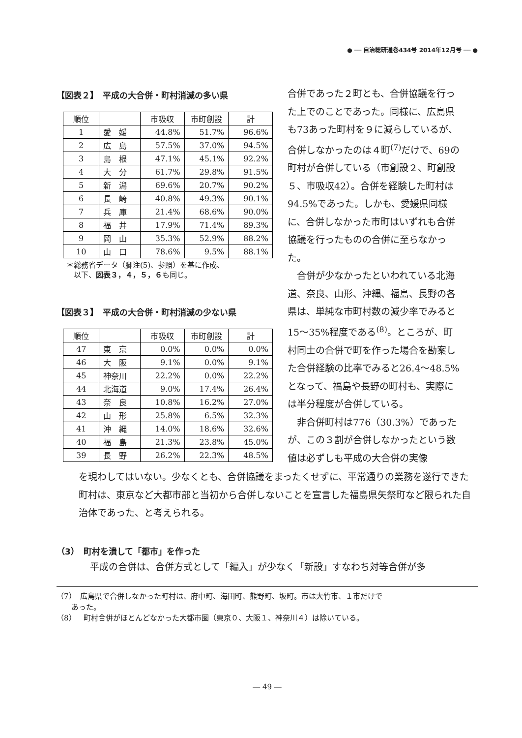● ── 自治総研通巻434号 2014年12月号 ── ●
【図表２】　平成の大合併・町村消滅の多い県
| 順位 | | 市吸収 | 市町創設 | 計 |
| --- | --- | --- | --- | --- |
| 1 | 愛 媛 | 44.8% | 51.7% | 96.6% |
| 2 | 広 島 | 57.5% | 37.0% | 94.5% |
| 3 | 島 根 | 47.1% | 45.1% | 92.2% |
| 4 | 大 分 | 61.7% | 29.8% | 91.5% |
| 5 | 新 潟 | 69.6% | 20.7% | 90.2% |
| 6 | 長 崎 | 40.8% | 49.3% | 90.1% |
| 7 | 兵 庫 | 21.4% | 68.6% | 90.0% |
| 8 | 福 井 | 17.9% | 71.4% | 89.3% |
| 9 | 岡 山 | 35.3% | 52.9% | 88.2% |
| 10 | 山 口 | 78.6% | 9.5% | 88.1% |
＊総務省データ（脚注(5)、参照）を基に作成、
　以下、図表３，４，５，６も同じ。
【図表３】　平成の大合併・町村消滅の少ない県
| 順位 | | 市吸収 | 市町創設 | 計 |
| --- | --- | --- | --- | --- |
| 47 | 東 京 | 0.0% | 0.0% | 0.0% |
| 46 | 大 阪 | 9.1% | 0.0% | 9.1% |
| 45 | 神奈川 | 22.2% | 0.0% | 22.2% |
| 44 | 北海道 | 9.0% | 17.4% | 26.4% |
| 43 | 奈 良 | 10.8% | 16.2% | 27.0% |
| 42 | 山 形 | 25.8% | 6.5% | 32.3% |
| 41 | 沖 縄 | 14.0% | 18.6% | 32.6% |
| 40 | 福 島 | 21.3% | 23.8% | 45.0% |
| 39 | 長 野 | 26.2% | 22.3% | 48.5% |
合併であった２町とも、合併協議を行った上でのことであった。同様に、広島県も73あった町村を９に減らしているが、合併しなかったのは４町<sup>(7)</sup>だけで、69の町村が合併している（市創設２、町創設５、市吸収42）。合併を経験した町村は94.5%であった。しかも、愛媛県同様に、合併しなかった市町はいずれも合併協議を行ったものの合併に至らなかった。
　合併が少なかったといわれている北海道、奈良、山形、沖縄、福島、長野の各県は、単純な市町村数の減少率でみると15～35%程度である<sup>(8)</sup>。ところが、町村同士の合併で町を作った場合を勘案した合併経験の比率でみると26.4～48.5%となって、福島や長野の町村も、実際には半分程度が合併している。
　非合併町村は776（30.3%）であったが、この３割が合併しなかったという数値は必ずしも平成の大合併の実像
を現わしてはいない。少なくとも、合併協議をまったくせずに、平常通りの業務を遂行できた町村は、東京など大都市部と当初から合併しないことを宣言した福島県矢祭町など限られた自治体であった、と考えられる。
（3）　町村を潰して「都市」を作った
平成の合併は、合併方式として「編入」が少なく「新設」すなわち対等合併が多
（7）　広島県で合併しなかった町村は、府中町、海田町、熊野町、坂町。市は大竹市、１市だけで
　　あった。
（8）　町村合併がほとんどなかった大都市圏（東京０、大阪１、神奈川４）は除いている。
― 49 ―